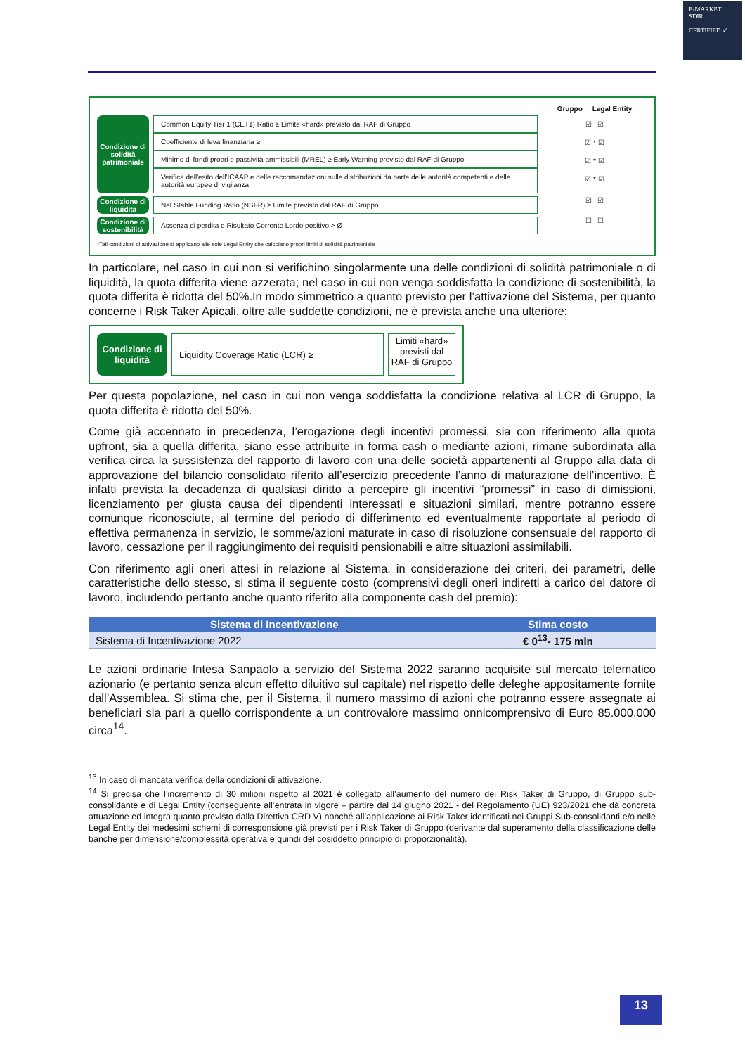E-MARKET
SDIR
CERTIFIED ✓
Gruppo Legal Entity
Condizione di solidità patrimoniale
Common Equity Tier 1 (CET1) Ratio ≥ Limite «hard» previsto dal RAF di Gruppo
Coefficiente di leva finanziaria ≥
Minimo di fondi propri e passività ammissibili (MREL) ≥ Early Warning previsto dal RAF di Gruppo
Verifica dell'esito dell'ICAAP e delle raccomandazioni sulle distribuzioni da parte delle autorità competenti e delle autorità europee di vigilanza
☑ ☑
☑ * ☑
☑ * ☑
☑ * ☑
Condizione di liquidità
Net Stable Funding Ratio (NSFR) ≥ Limite previsto dal RAF di Gruppo
☑ ☑
Condizione di sostenibilità
Assenza di perdita e Risultato Corrente Lordo positivo > Ø
☐ ☐
*Tali condizioni di attivazione si applicano alle sole Legal Entity che calcolano propri limiti di solidità patrimoniale
In particolare, nel caso in cui non si verifichino singolarmente una delle condizioni di solidità patrimoniale o di liquidità, la quota differita viene azzerata; nel caso in cui non venga soddisfatta la condizione di sostenibilità, la quota differita è ridotta del 50%.In modo simmetrico a quanto previsto per l’attivazione del Sistema, per quanto concerne i Risk Taker Apicali, oltre alle suddette condizioni, ne è prevista anche una ulteriore:
Condizione di liquidità
Liquidity Coverage Ratio (LCR) ≥
Limiti «hard» previsti dal RAF di Gruppo
Per questa popolazione, nel caso in cui non venga soddisfatta la condizione relativa al LCR di Gruppo, la quota differita è ridotta del 50%.
Come già accennato in precedenza, l’erogazione degli incentivi promessi, sia con riferimento alla quota upfront, sia a quella differita, siano esse attribuite in forma cash o mediante azioni, rimane subordinata alla verifica circa la sussistenza del rapporto di lavoro con una delle società appartenenti al Gruppo alla data di approvazione del bilancio consolidato riferito all’esercizio precedente l’anno di maturazione dell’incentivo. È infatti prevista la decadenza di qualsiasi diritto a percepire gli incentivi “promessi” in caso di dimissioni, licenziamento per giusta causa dei dipendenti interessati e situazioni similari, mentre potranno essere comunque riconosciute, al termine del periodo di differimento ed eventualmente rapportate al periodo di effettiva permanenza in servizio, le somme/azioni maturate in caso di risoluzione consensuale del rapporto di lavoro, cessazione per il raggiungimento dei requisiti pensionabili e altre situazioni assimilabili.
Con riferimento agli oneri attesi in relazione al Sistema, in considerazione dei criteri, dei parametri, delle caratteristiche dello stesso, si stima il seguente costo (comprensivi degli oneri indiretti a carico del datore di lavoro, includendo pertanto anche quanto riferito alla componente cash del premio):
| Sistema di Incentivazione | Stima costo |
| --- | --- |
| Sistema di Incentivazione 2022 | € 0<sup>13</sup>- 175 mln |
Le azioni ordinarie Intesa Sanpaolo a servizio del Sistema 2022 saranno acquisite sul mercato telematico azionario (e pertanto senza alcun effetto diluitivo sul capitale) nel rispetto delle deleghe appositamente fornite dall’Assemblea. Si stima che, per il Sistema, il numero massimo di azioni che potranno essere assegnate ai beneficiari sia pari a quello corrispondente a un controvalore massimo onnicomprensivo di Euro 85.000.000 circa<sup>14</sup>.
<sup>13</sup> In caso di mancata verifica della condizioni di attivazione.
<sup>14</sup> Si precisa che l’incremento di 30 milioni rispetto al 2021 è collegato all’aumento del numero dei Risk Taker di Gruppo, di Gruppo sub-consolidante e di Legal Entity (conseguente all’entrata in vigore – partire dal 14 giugno 2021 - del Regolamento (UE) 923/2021 che dà concreta attuazione ed integra quanto previsto dalla Direttiva CRD V) nonché all’applicazione ai Risk Taker identificati nei Gruppi Sub-consolidanti e/o nelle Legal Entity dei medesimi schemi di corresponsione già previsti per i Risk Taker di Gruppo (derivante dal superamento della classificazione delle banche per dimensione/complessità operativa e quindi del cosiddetto principio di proporzionalità).
13